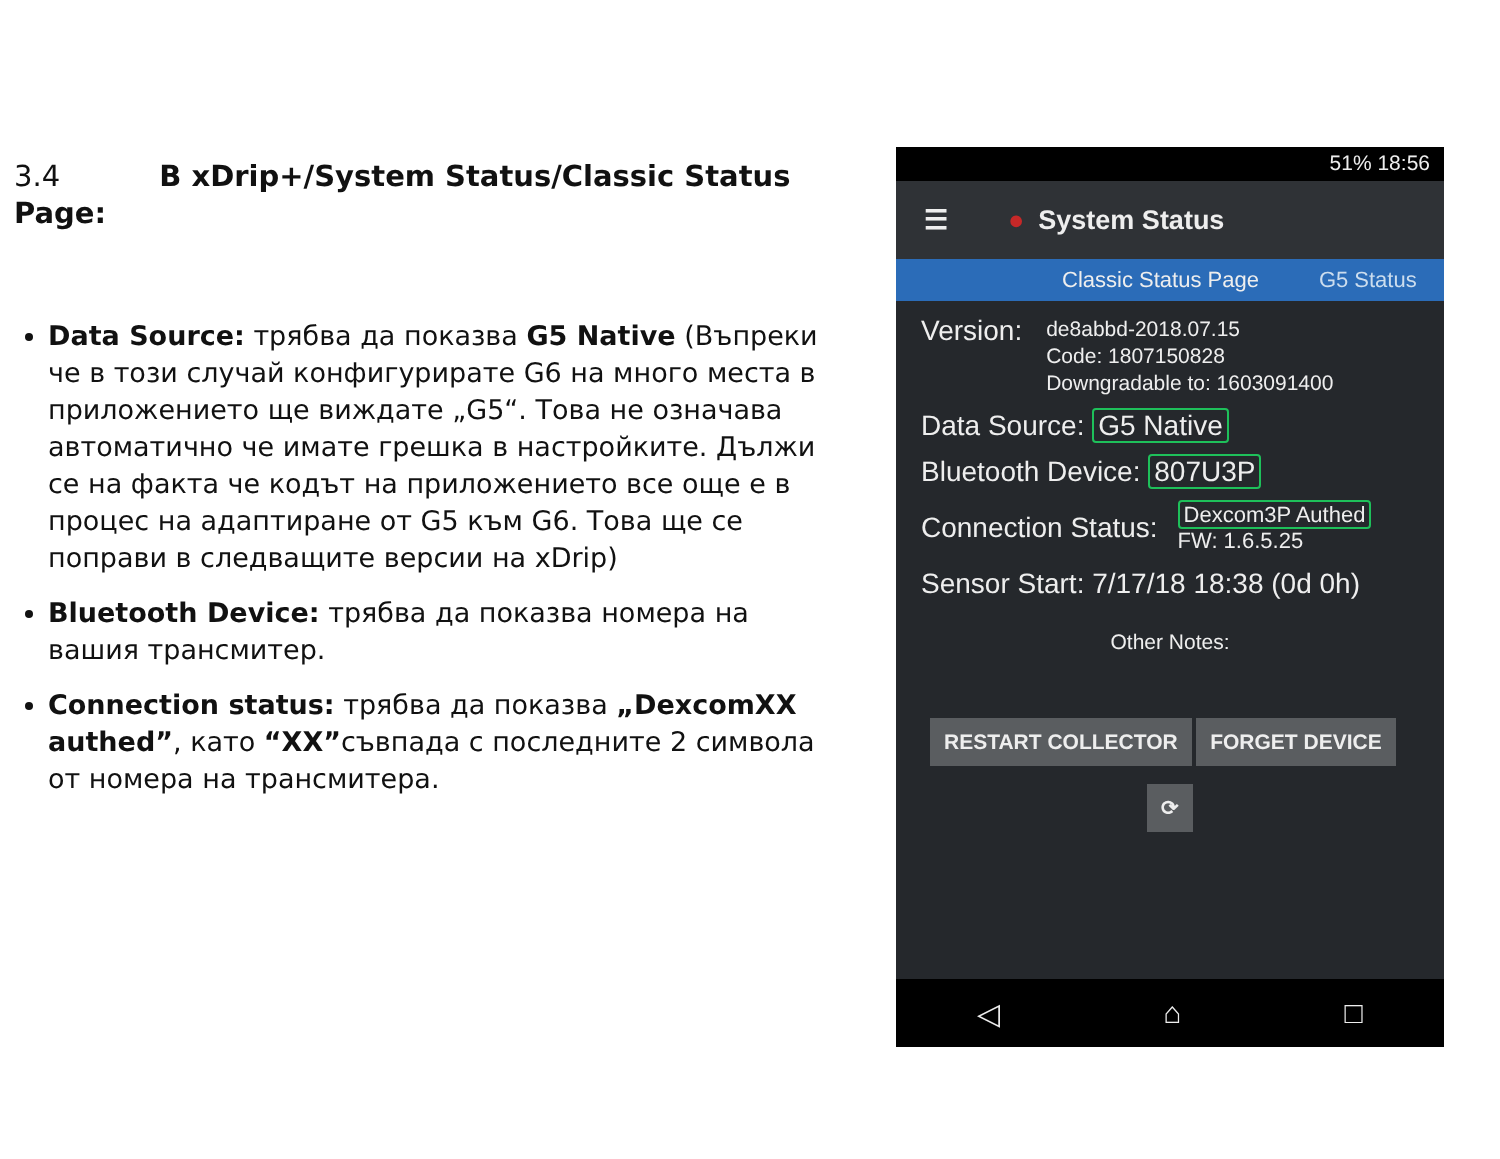3.4 В xDrip+/System Status/Classic Status Page:
Data Source: трябва да показва G5 Native (Въпреки че в този случай конфигурирате G6 на много места в приложението ще виждате „G5“. Това не означава автоматично че имате грешка в настройките. Дължи се на факта че кодът на приложението все още е в процес на адаптиране от G5 към G6. Това ще се поправи в следващите версии на xDrip)
Bluetooth Device: трябва да показва номера на вашия трансмитер.
Connection status: трябва да показва „DexcomXX authed”, като “XX”съвпада с последните 2 символа от номера на трансмитера.
51% 18:56
☰ ● System Status
Classic Status Page G5 Status
Version: de8abbd-2018.07.15
Code: 1807150828
Downgradable to: 1603091400
Data Source: G5 Native
Bluetooth Device: 807U3P
Connection Status: Dexcom3P Authed
FW: 1.6.5.25
Sensor Start: 7/17/18 18:38 (0d 0h)
Other Notes:
RESTART COLLECTOR FORGET DEVICE
⟳
◁ ⌂ □